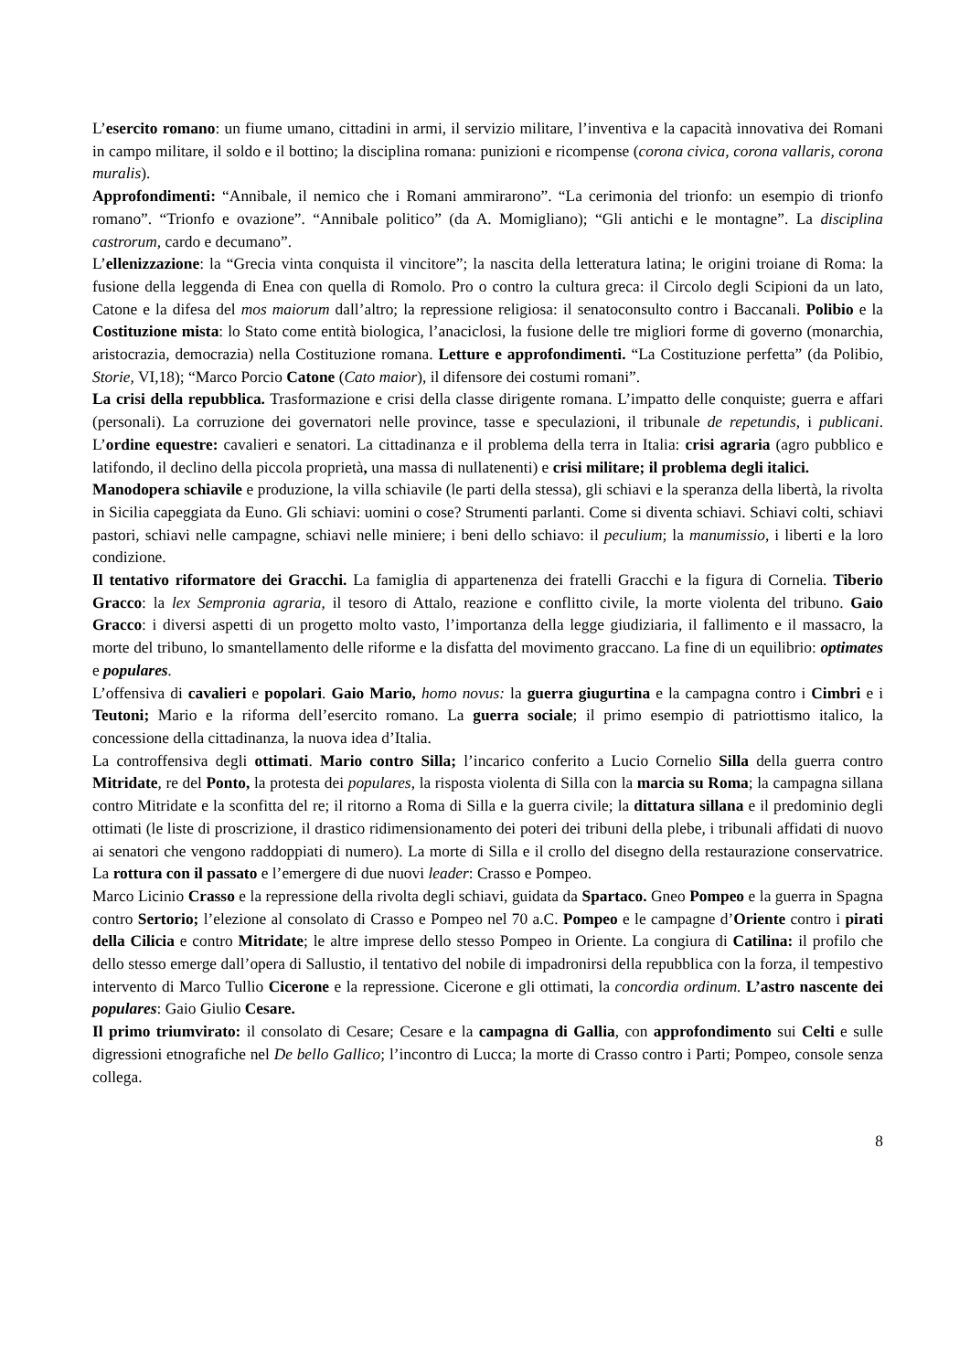L’esercito romano: un fiume umano, cittadini in armi, il servizio militare, l’inventiva e la capacità innovativa dei Romani in campo militare, il soldo e il bottino; la disciplina romana: punizioni e ricompense (corona civica, corona vallaris, corona muralis).
Approfondimenti: “Annibale, il nemico che i Romani ammirarono”. “La cerimonia del trionfo: un esempio di trionfo romano”. “Trionfo e ovazione”. “Annibale politico” (da A. Momigliano); “Gli antichi e le montagne”. La disciplina castrorum, cardo e decumano”.
L’ellenizzazione: la “Grecia vinta conquista il vincitore”; la nascita della letteratura latina; le origini troiane di Roma: la fusione della leggenda di Enea con quella di Romolo. Pro o contro la cultura greca: il Circolo degli Scipioni da un lato, Catone e la difesa del mos maiorum dall’altro; la repressione religiosa: il senatoconsulto contro i Baccanali. Polibio e la Costituzione mista: lo Stato come entità biologica, l’anaciclosi, la fusione delle tre migliori forme di governo (monarchia, aristocrazia, democrazia) nella Costituzione romana. Letture e approfondimenti. “La Costituzione perfetta” (da Polibio, Storie, VI,18); “Marco Porcio Catone (Cato maior), il difensore dei costumi romani”.
La crisi della repubblica. Trasformazione e crisi della classe dirigente romana. L’impatto delle conquiste; guerra e affari (personali). La corruzione dei governatori nelle province, tasse e speculazioni, il tribunale de repetundis, i publicani. L’ordine equestre: cavalieri e senatori. La cittadinanza e il problema della terra in Italia: crisi agraria (agro pubblico e latifondo, il declino della piccola proprietà, una massa di nullatenenti) e crisi militare; il problema degli italici.
Manodopera schiavile e produzione, la villa schiavile (le parti della stessa), gli schiavi e la speranza della libertà, la rivolta in Sicilia capeggiata da Euno. Gli schiavi: uomini o cose? Strumenti parlanti. Come si diventa schiavi. Schiavi colti, schiavi pastori, schiavi nelle campagne, schiavi nelle miniere; i beni dello schiavo: il peculium; la manumissio, i liberti e la loro condizione.
Il tentativo riformatore dei Gracchi. La famiglia di appartenenza dei fratelli Gracchi e la figura di Cornelia. Tiberio Gracco: la lex Sempronia agraria, il tesoro di Attalo, reazione e conflitto civile, la morte violenta del tribuno. Gaio Gracco: i diversi aspetti di un progetto molto vasto, l’importanza della legge giudiziaria, il fallimento e il massacro, la morte del tribuno, lo smantellamento delle riforme e la disfatta del movimento graccano. La fine di un equilibrio: optimates e populares.
L’offensiva di cavalieri e popolari. Gaio Mario, homo novus: la guerra giugurtina e la campagna contro i Cimbri e i Teutoni; Mario e la riforma dell’esercito romano. La guerra sociale; il primo esempio di patriottismo italico, la concessione della cittadinanza, la nuova idea d’Italia.
La controffensiva degli ottimati. Mario contro Silla; l’incarico conferito a Lucio Cornelio Silla della guerra contro Mitridate, re del Ponto, la protesta dei populares, la risposta violenta di Silla con la marcia su Roma; la campagna sillana contro Mitridate e la sconfitta del re; il ritorno a Roma di Silla e la guerra civile; la dittatura sillana e il predominio degli ottimati (le liste di proscrizione, il drastico ridimensionamento dei poteri dei tribuni della plebe, i tribunali affidati di nuovo ai senatori che vengono raddoppiati di numero). La morte di Silla e il crollo del disegno della restaurazione conservatrice. La rottura con il passato e l’emergere di due nuovi leader: Crasso e Pompeo.
Marco Licinio Crasso e la repressione della rivolta degli schiavi, guidata da Spartaco. Gneo Pompeo e la guerra in Spagna contro Sertorio; l’elezione al consolato di Crasso e Pompeo nel 70 a.C. Pompeo e le campagne d’Oriente contro i pirati della Cilicia e contro Mitridate; le altre imprese dello stesso Pompeo in Oriente. La congiura di Catilina: il profilo che dello stesso emerge dall’opera di Sallustio, il tentativo del nobile di impadronirsi della repubblica con la forza, il tempestivo intervento di Marco Tullio Cicerone e la repressione. Cicerone e gli ottimati, la concordia ordinum. L’astro nascente dei populares: Gaio Giulio Cesare.
Il primo triumvirato: il consolato di Cesare; Cesare e la campagna di Gallia, con approfondimento sui Celti e sulle digressioni etnografiche nel De bello Gallico; l’incontro di Lucca; la morte di Crasso contro i Parti; Pompeo, console senza collega.
8